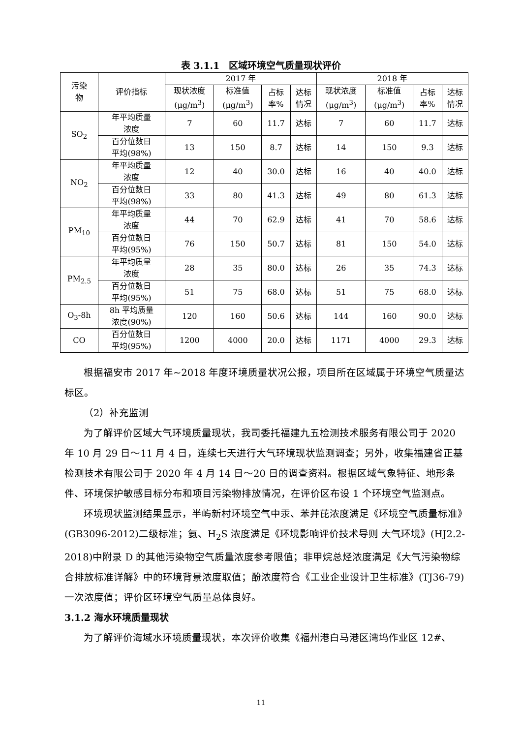表 3.1.1　区域环境空气质量现状评价
| 污染 物 | 评价指标 | 2017 年 | | | | 2018 年 | | | |
| --- | --- | --- | --- | --- | --- | --- | --- | --- | --- |
| | | 现状浓度 (μg/m<sup>3</sup>) | 标准值 (μg/m<sup>3</sup>) | 占标 率% | 达标 情况 | 现状浓度 (μg/m<sup>3</sup>) | 标准值 (μg/m<sup>3</sup>) | 占标 率% | 达标 情况 |
| SO<sub>2</sub> | 年平均质量 浓度 | 7 | 60 | 11.7 | 达标 | 7 | 60 | 11.7 | 达标 |
| | 百分位数日 平均(98%) | 13 | 150 | 8.7 | 达标 | 14 | 150 | 9.3 | 达标 |
| NO<sub>2</sub> | 年平均质量 浓度 | 12 | 40 | 30.0 | 达标 | 16 | 40 | 40.0 | 达标 |
| | 百分位数日 平均(98%) | 33 | 80 | 41.3 | 达标 | 49 | 80 | 61.3 | 达标 |
| PM<sub>10</sub> | 年平均质量 浓度 | 44 | 70 | 62.9 | 达标 | 41 | 70 | 58.6 | 达标 |
| | 百分位数日 平均(95%) | 76 | 150 | 50.7 | 达标 | 81 | 150 | 54.0 | 达标 |
| PM<sub>2.5</sub> | 年平均质量 浓度 | 28 | 35 | 80.0 | 达标 | 26 | 35 | 74.3 | 达标 |
| | 百分位数日 平均(95%) | 51 | 75 | 68.0 | 达标 | 51 | 75 | 68.0 | 达标 |
| O<sub>3</sub>-8h | 8h 平均质量 浓度(90%) | 120 | 160 | 50.6 | 达标 | 144 | 160 | 90.0 | 达标 |
| CO | 百分位数日 平均(95%) | 1200 | 4000 | 20.0 | 达标 | 1171 | 4000 | 29.3 | 达标 |
根据福安市 2017 年~2018 年度环境质量状况公报，项目所在区域属于环境空气质量达标区。
（2）补充监测
为了解评价区域大气环境质量现状，我司委托福建九五检测技术服务有限公司于 2020 年 10 月 29 日～11 月 4 日，连续七天进行大气环境现状监测调查；另外，收集福建省正基检测技术有限公司于 2020 年 4 月 14 日～20 日的调查资料。根据区域气象特征、地形条件、环境保护敏感目标分布和项目污染物排放情况，在评价区布设 1 个环境空气监测点。
环境现状监测结果显示，半屿新村环境空气中汞、苯并芘浓度满足《环境空气质量标准》(GB3096-2012)二级标准；氨、H<sub>2</sub>S 浓度满足《环境影响评价技术导则 大气环境》(HJ2.2-2018)中附录 D 的其他污染物空气质量浓度参考限值；非甲烷总烃浓度满足《大气污染物综合排放标准详解》中的环境背景浓度取值；酚浓度符合《工业企业设计卫生标准》(TJ36-79)一次浓度值；评价区环境空气质量总体良好。
3.1.2 海水环境质量现状
为了解评价海域水环境质量现状，本次评价收集《福州港白马港区湾坞作业区 12#、
11